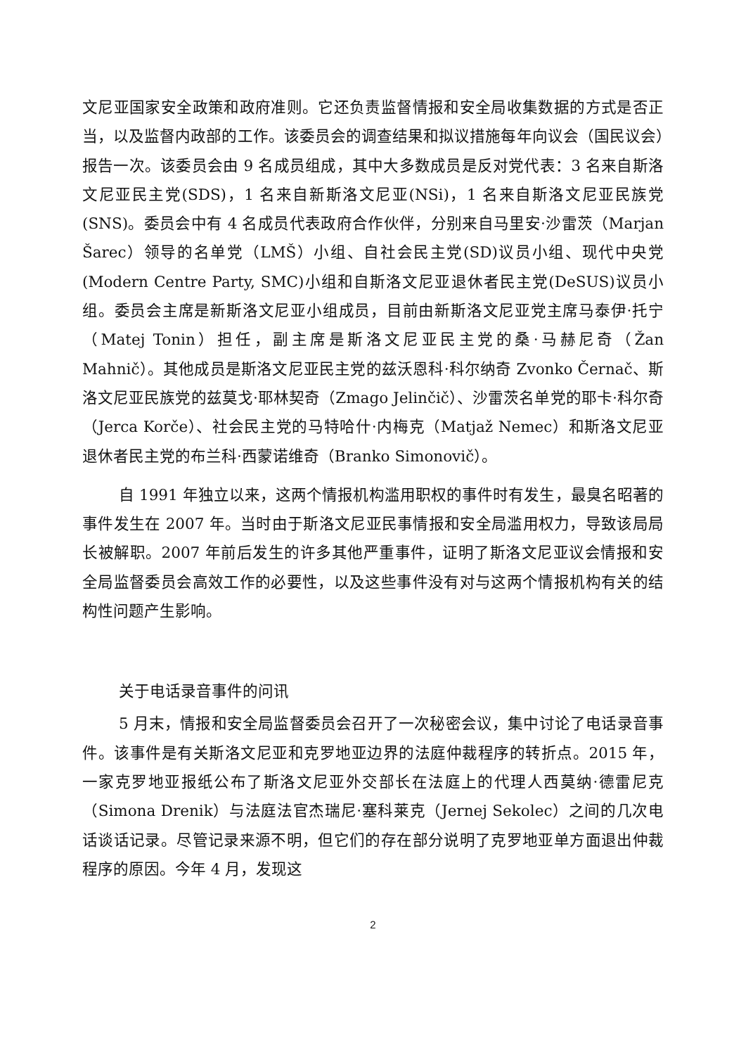文尼亚国家安全政策和政府准则。它还负责监督情报和安全局收集数据的方式是否正当，以及监督内政部的工作。该委员会的调查结果和拟议措施每年向议会（国民议会）报告一次。该委员会由 9 名成员组成，其中大多数成员是反对党代表：3 名来自斯洛文尼亚民主党(SDS)，1 名来自新斯洛文尼亚(NSi)，1 名来自斯洛文尼亚民族党(SNS)。委员会中有 4 名成员代表政府合作伙伴，分别来自马里安·沙雷茨（Marjan Šarec）领导的名单党（LMŠ）小组、自社会民主党(SD)议员小组、现代中央党(Modern Centre Party, SMC)小组和自斯洛文尼亚退休者民主党(DeSUS)议员小组。委员会主席是新斯洛文尼亚小组成员，目前由新斯洛文尼亚党主席马泰伊·托宁（Matej Tonin）担任，副主席是斯洛文尼亚民主党的桑·马赫尼奇（Žan Mahnič）。其他成员是斯洛文尼亚民主党的兹沃恩科·科尔纳奇 Zvonko Černač、斯洛文尼亚民族党的兹莫戈·耶林契奇（Zmago Jelinčič）、沙雷茨名单党的耶卡·科尔奇（Jerca Korče）、社会民主党的马特哈什·内梅克（Matjaž Nemec）和斯洛文尼亚退休者民主党的布兰科·西蒙诺维奇（Branko Simonovič）。
自 1991 年独立以来，这两个情报机构滥用职权的事件时有发生，最臭名昭著的事件发生在 2007 年。当时由于斯洛文尼亚民事情报和安全局滥用权力，导致该局局长被解职。2007 年前后发生的许多其他严重事件，证明了斯洛文尼亚议会情报和安全局监督委员会高效工作的必要性，以及这些事件没有对与这两个情报机构有关的结构性问题产生影响。
关于电话录音事件的问讯
5 月末，情报和安全局监督委员会召开了一次秘密会议，集中讨论了电话录音事件。该事件是有关斯洛文尼亚和克罗地亚边界的法庭仲裁程序的转折点。2015 年，一家克罗地亚报纸公布了斯洛文尼亚外交部长在法庭上的代理人西莫纳·德雷尼克（Simona Drenik）与法庭法官杰瑞尼·塞科莱克（Jernej Sekolec）之间的几次电话谈话记录。尽管记录来源不明，但它们的存在部分说明了克罗地亚单方面退出仲裁程序的原因。今年 4 月，发现这
2